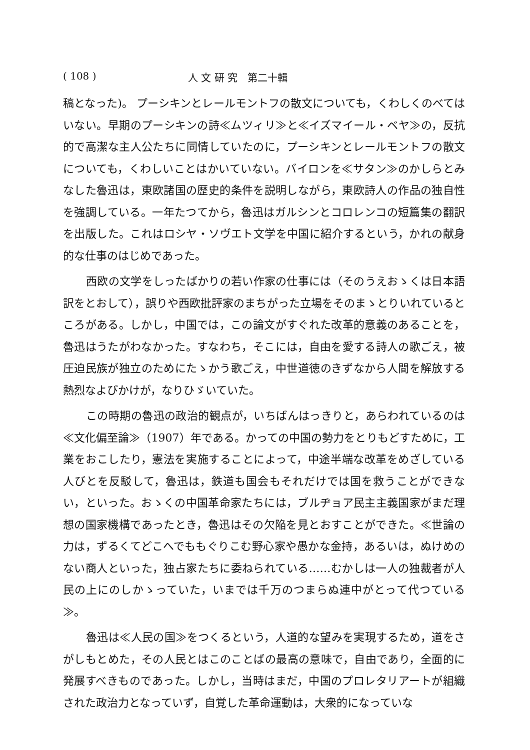( 108 ) 人 文 研 究　第二十輯
稿となった)。 プーシキンとレールモントフの散文についても，くわしくのべてはいない。早期のプーシキンの詩≪ムツィリ≫と≪イズマイール・ベヤ≫の，反抗的で高潔な主人公たちに同情していたのに，プーシキンとレールモントフの散文についても，くわしいことはかいていない。バイロンを≪サタン≫のかしらとみなした魯迅は，東欧諸国の歴史的条件を説明しながら，東欧詩人の作品の独自性を強調している。一年たつてから，魯迅はガルシンとコロレンコの短篇集の翻訳を出版した。これはロシヤ・ソヴエト文学を中国に紹介するという，かれの献身的な仕事のはじめであった。
西欧の文学をしったばかりの若い作家の仕事には（そのうえおゝくは日本語訳をとおして），誤りや西欧批評家のまちがった立場をそのまゝとりいれているところがある。しかし，中国では，この論文がすぐれた改革的意義のあることを，魯迅はうたがわなかった。すなわち，そこには，自由を愛する詩人の歌ごえ，被圧迫民族が独立のためにたゝかう歌ごえ，中世道徳のきずなから人間を解放する熱烈なよびかけが，なりひゞいていた。
この時期の魯迅の政治的観点が，いちばんはっきりと，あらわれているのは≪文化偏至論≫（1907）年である。かっての中国の勢力をとりもどすために，工業をおこしたり，憲法を実施することによって，中途半端な改革をめざしている人びとを反駁して，魯迅は，鉄道も国会もそれだけでは国を救うことができない，といった。おゝくの中国革命家たちには，ブルヂョア民主主義国家がまだ理想の国家機構であったとき，魯迅はその欠陥を見とおすことができた。≪世論の力は，ずるくてどこへでももぐりこむ野心家や愚かな金持，あるいは，ぬけめのない商人といった，独占家たちに委ねられている……むかしは一人の独裁者が人民の上にのしかゝっていた，いまでは千万のつまらぬ連中がとって代つている≫。
魯迅は≪人民の国≫をつくるという，人道的な望みを実現するため，道をさがしもとめた，その人民とはこのことばの最高の意味で，自由であり，全面的に発展すべきものであった。しかし，当時はまだ，中国のプロレタリアートが組織された政治力となっていず，自覚した革命運動は，大衆的になっていな